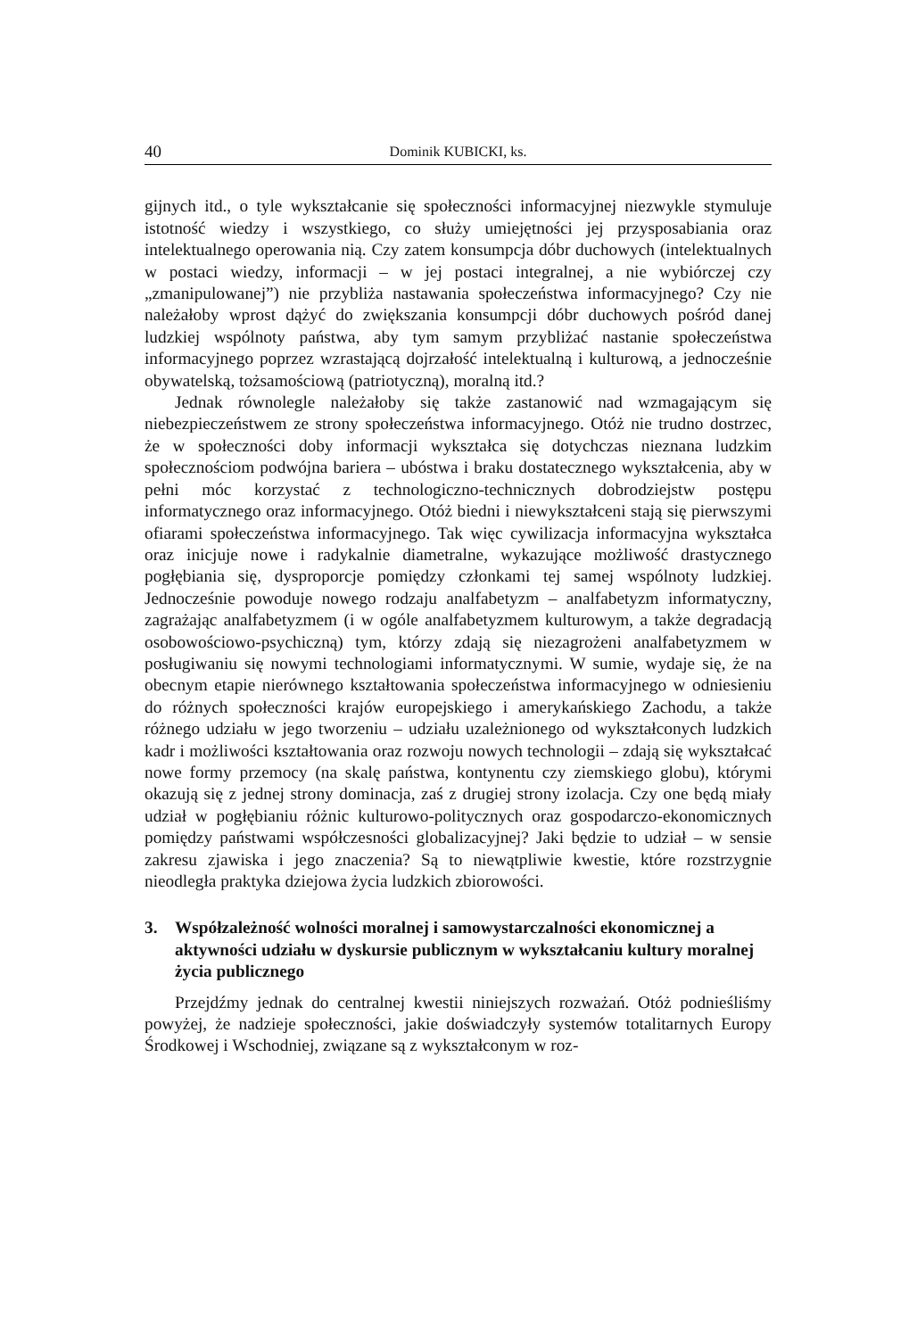40 Dominik KUBICKI, ks.
gijnych itd., o tyle wykształcanie się społeczności informacyjnej niezwykle stymuluje istotność wiedzy i wszystkiego, co służy umiejętności jej przysposabiania oraz intelektualnego operowania nią. Czy zatem konsumpcja dóbr duchowych (intelektualnych w postaci wiedzy, informacji – w jej postaci integralnej, a nie wybiórczej czy „zmanipulowanej”) nie przybliża nastawania społeczeństwa informacyjnego? Czy nie należałoby wprost dążyć do zwiększania konsumpcji dóbr duchowych pośród danej ludzkiej wspólnoty państwa, aby tym samym przybliżać nastanie społeczeństwa informacyjnego poprzez wzrastającą dojrzałość intelektualną i kulturową, a jednocześnie obywatelską, tożsamościową (patriotyczną), moralną itd.?
Jednak równolegle należałoby się także zastanowić nad wzmagającym się niebezpieczeństwem ze strony społeczeństwa informacyjnego. Otóż nie trudno dostrzec, że w społeczności doby informacji wykształca się dotychczas nieznana ludzkim społecznościom podwójna bariera – ubóstwa i braku dostatecznego wykształcenia, aby w pełni móc korzystać z technologiczno-technicznych dobrodziejstw postępu informatycznego oraz informacyjnego. Otóż biedni i niewykształceni stają się pierwszymi ofiarami społeczeństwa informacyjnego. Tak więc cywilizacja informacyjna wykształca oraz inicjuje nowe i radykalnie diametralne, wykazujące możliwość drastycznego pogłębiania się, dysproporcje pomiędzy członkami tej samej wspólnoty ludzkiej. Jednocześnie powoduje nowego rodzaju analfabetyzm – analfabetyzm informatyczny, zagrażając analfabetyzmem (i w ogóle analfabetyzmem kulturowym, a także degradacją osobowościowo-psychiczną) tym, którzy zdają się niezagrożeni analfabetyzmem w posługiwaniu się nowymi technologiami informatycznymi. W sumie, wydaje się, że na obecnym etapie nierównego kształtowania społeczeństwa informacyjnego w odniesieniu do różnych społeczności krajów europejskiego i amerykańskiego Zachodu, a także różnego udziału w jego tworzeniu – udziału uzależnionego od wykształconych ludzkich kadr i możliwości kształtowania oraz rozwoju nowych technologii – zdają się wykształcać nowe formy przemocy (na skalę państwa, kontynentu czy ziemskiego globu), którymi okazują się z jednej strony dominacja, zaś z drugiej strony izolacja. Czy one będą miały udział w pogłębianiu różnic kulturowo-politycznych oraz gospodarczo-ekonomicznych pomiędzy państwami współczesności globalizacyjnej? Jaki będzie to udział – w sensie zakresu zjawiska i jego znaczenia? Są to niewątpliwie kwestie, które rozstrzygnie nieodległa praktyka dziejowa życia ludzkich zbiorowości.
3. Współzależność wolności moralnej i samowystarczalności ekonomicznej a aktywności udziału w dyskursie publicznym w wykształcaniu kultury moralnej życia publicznego
Przejdźmy jednak do centralnej kwestii niniejszych rozważań. Otóż podnieśliśmy powyżej, że nadzieje społeczności, jakie doświadczyły systemów totalitarnych Europy Środkowej i Wschodniej, związane są z wykształconym w roz-